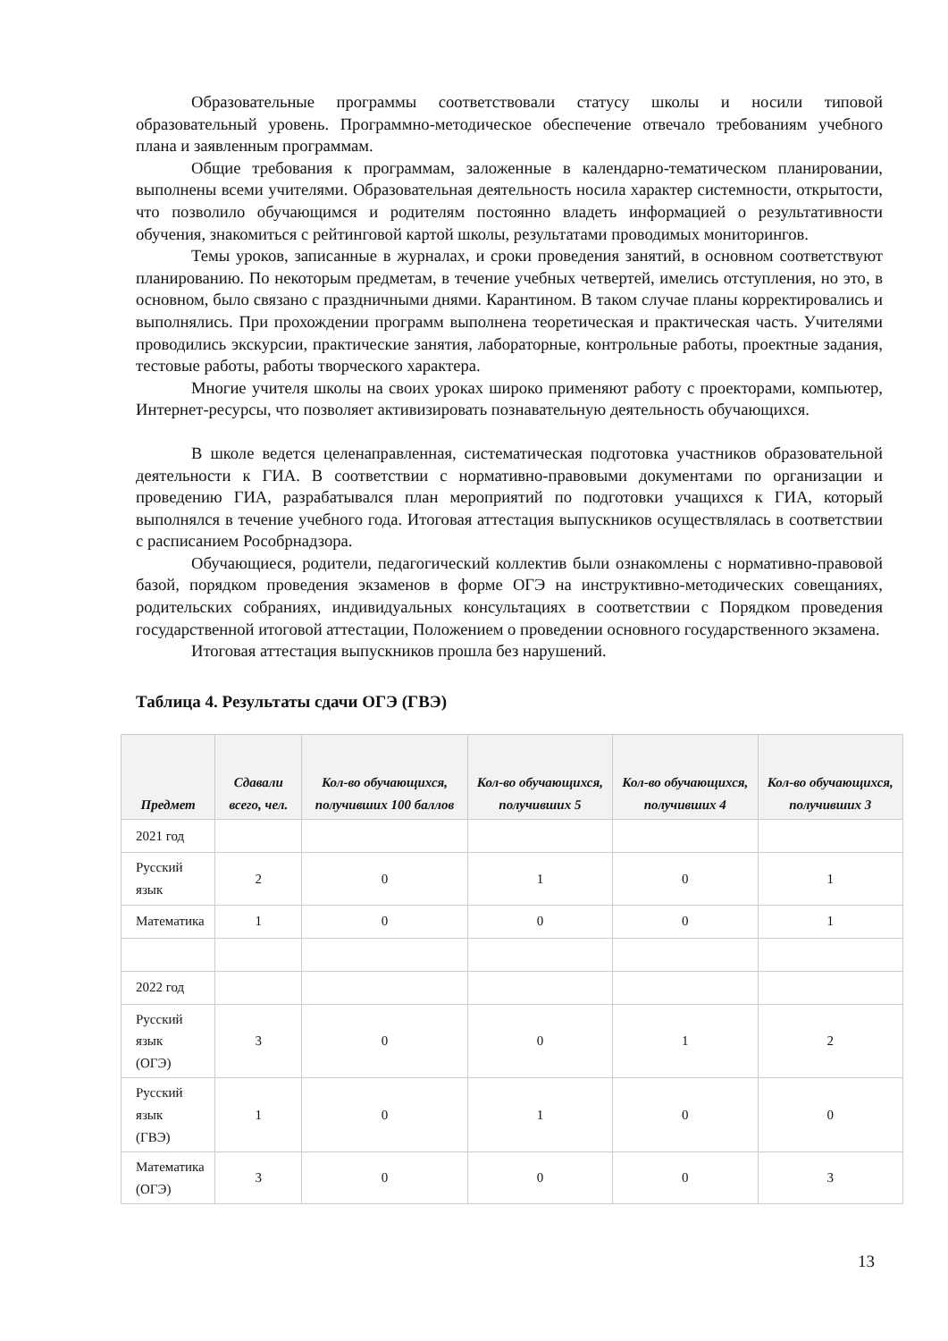Образовательные программы соответствовали статусу школы и носили типовой образовательный уровень. Программно-методическое обеспечение отвечало требованиям учебного плана и заявленным программам.
Общие требования к программам, заложенные в календарно-тематическом планировании, выполнены всеми учителями. Образовательная деятельность носила характер системности, открытости, что позволило обучающимся и родителям постоянно владеть информацией о результативности обучения, знакомиться с рейтинговой картой школы, результатами проводимых мониторингов.
Темы уроков, записанные в журналах, и сроки проведения занятий, в основном соответствуют планированию. По некоторым предметам, в течение учебных четвертей, имелись отступления, но это, в основном, было связано с праздничными днями. Карантином. В таком случае планы корректировались и выполнялись. При прохождении программ выполнена теоретическая и практическая часть. Учителями проводились экскурсии, практические занятия, лабораторные, контрольные работы, проектные задания, тестовые работы, работы творческого характера.
Многие учителя школы на своих уроках широко применяют работу с проекторами, компьютер, Интернет-ресурсы, что позволяет активизировать познавательную деятельность обучающихся.
В школе ведется целенаправленная, систематическая подготовка участников образовательной деятельности к ГИА. В соответствии с нормативно-правовыми документами по организации и проведению ГИА, разрабатывался план мероприятий по подготовки учащихся к ГИА, который выполнялся в течение учебного года. Итоговая аттестация выпускников осуществлялась в соответствии с расписанием Рособрнадзора.
Обучающиеся, родители, педагогический коллектив были ознакомлены с нормативно-правовой базой, порядком проведения экзаменов в форме ОГЭ на инструктивно-методических совещаниях, родительских собраниях, индивидуальных консультациях в соответствии с Порядком проведения государственной итоговой аттестации, Положением о проведении основного государственного экзамена.
Итоговая аттестация выпускников прошла без нарушений.
Таблица 4. Результаты сдачи ОГЭ (ГВЭ)
| Предмет | Сдавали всего, чел. | Кол-во обучающихся, получивших 100 баллов | Кол-во обучающихся, получивших 5 | Кол-во обучающихся, получивших 4 | Кол-во обучающихся, получивших 3 |
| --- | --- | --- | --- | --- | --- |
| 2021 год | | | | | |
| Русский язык | 2 | 0 | 1 | 0 | 1 |
| Математика | 1 | 0 | 0 | 0 | 1 |
| 2022 год | | | | | |
| Русский язык (ОГЭ) | 3 | 0 | 0 | 1 | 2 |
| Русский язык (ГВЭ) | 1 | 0 | 1 | 0 | 0 |
| Математика (ОГЭ) | 3 | 0 | 0 | 0 | 3 |
13